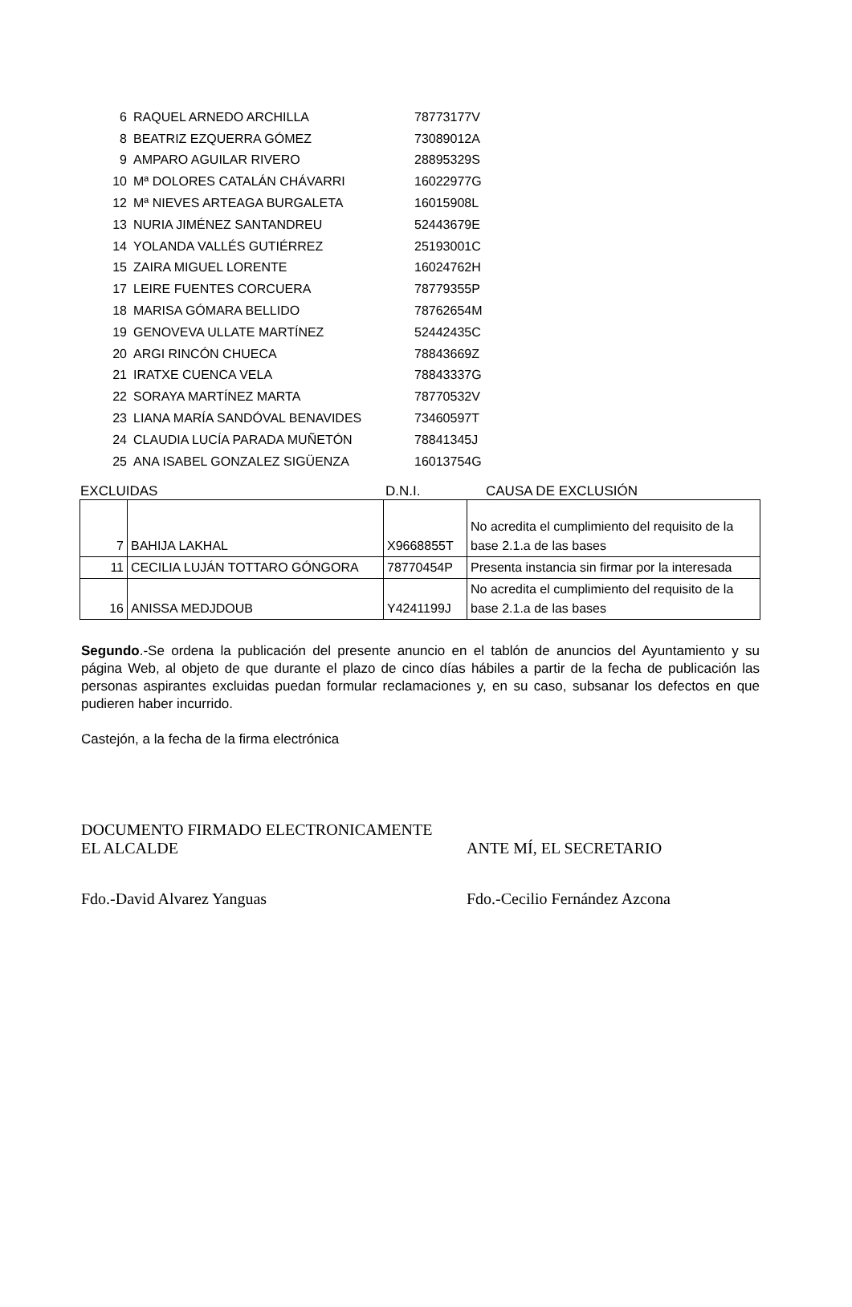| 6 | RAQUEL ARNEDO ARCHILLA | 78773177V |
| 8 | BEATRIZ EZQUERRA GÓMEZ | 73089012A |
| 9 | AMPARO AGUILAR RIVERO | 28895329S |
| 10 | Mª DOLORES CATALÁN CHÁVARRI | 16022977G |
| 12 | Mª NIEVES ARTEAGA BURGALETA | 16015908L |
| 13 | NURIA JIMÉNEZ SANTANDREU | 52443679E |
| 14 | YOLANDA VALLÉS GUTIÉRREZ | 25193001C |
| 15 | ZAIRA MIGUEL LORENTE | 16024762H |
| 17 | LEIRE FUENTES CORCUERA | 78779355P |
| 18 | MARISA GÓMARA BELLIDO | 78762654M |
| 19 | GENOVEVA ULLATE MARTÍNEZ | 52442435C |
| 20 | ARGI RINCÓN CHUECA | 78843669Z |
| 21 | IRATXE CUENCA VELA | 78843337G |
| 22 | SORAYA MARTÍNEZ MARTA | 78770532V |
| 23 | LIANA MARÍA SANDÓVAL BENAVIDES | 73460597T |
| 24 | CLAUDIA LUCÍA PARADA MUÑETÓN | 78841345J |
| 25 | ANA ISABEL GONZALEZ SIGÜENZA | 16013754G |
EXCLUIDAS D.N.I. CAUSA DE EXCLUSIÓN
| 7 | BAHIJA LAKHAL | X9668855T | No acredita el cumplimiento del requisito de la base 2.1.a de las bases |
| 11 | CECILIA LUJÁN TOTTARO GÓNGORA | 78770454P | Presenta instancia sin firmar por la interesada |
| 16 | ANISSA MEDJDOUB | Y4241199J | No acredita el cumplimiento del requisito de la base 2.1.a de las bases |
Segundo.-Se ordena la publicación del presente anuncio en el tablón de anuncios del Ayuntamiento y su página Web, al objeto de que durante el plazo de cinco días hábiles a partir de la fecha de publicación las personas aspirantes excluidas puedan formular reclamaciones y, en su caso, subsanar los defectos en que pudieren haber incurrido.
Castejón, a la fecha de la firma electrónica
DOCUMENTO FIRMADO ELECTRONICAMENTE
EL ALCALDE
ANTE MÍ, EL SECRETARIO
Fdo.-David Alvarez Yanguas Fdo.-Cecilio Fernández Azcona